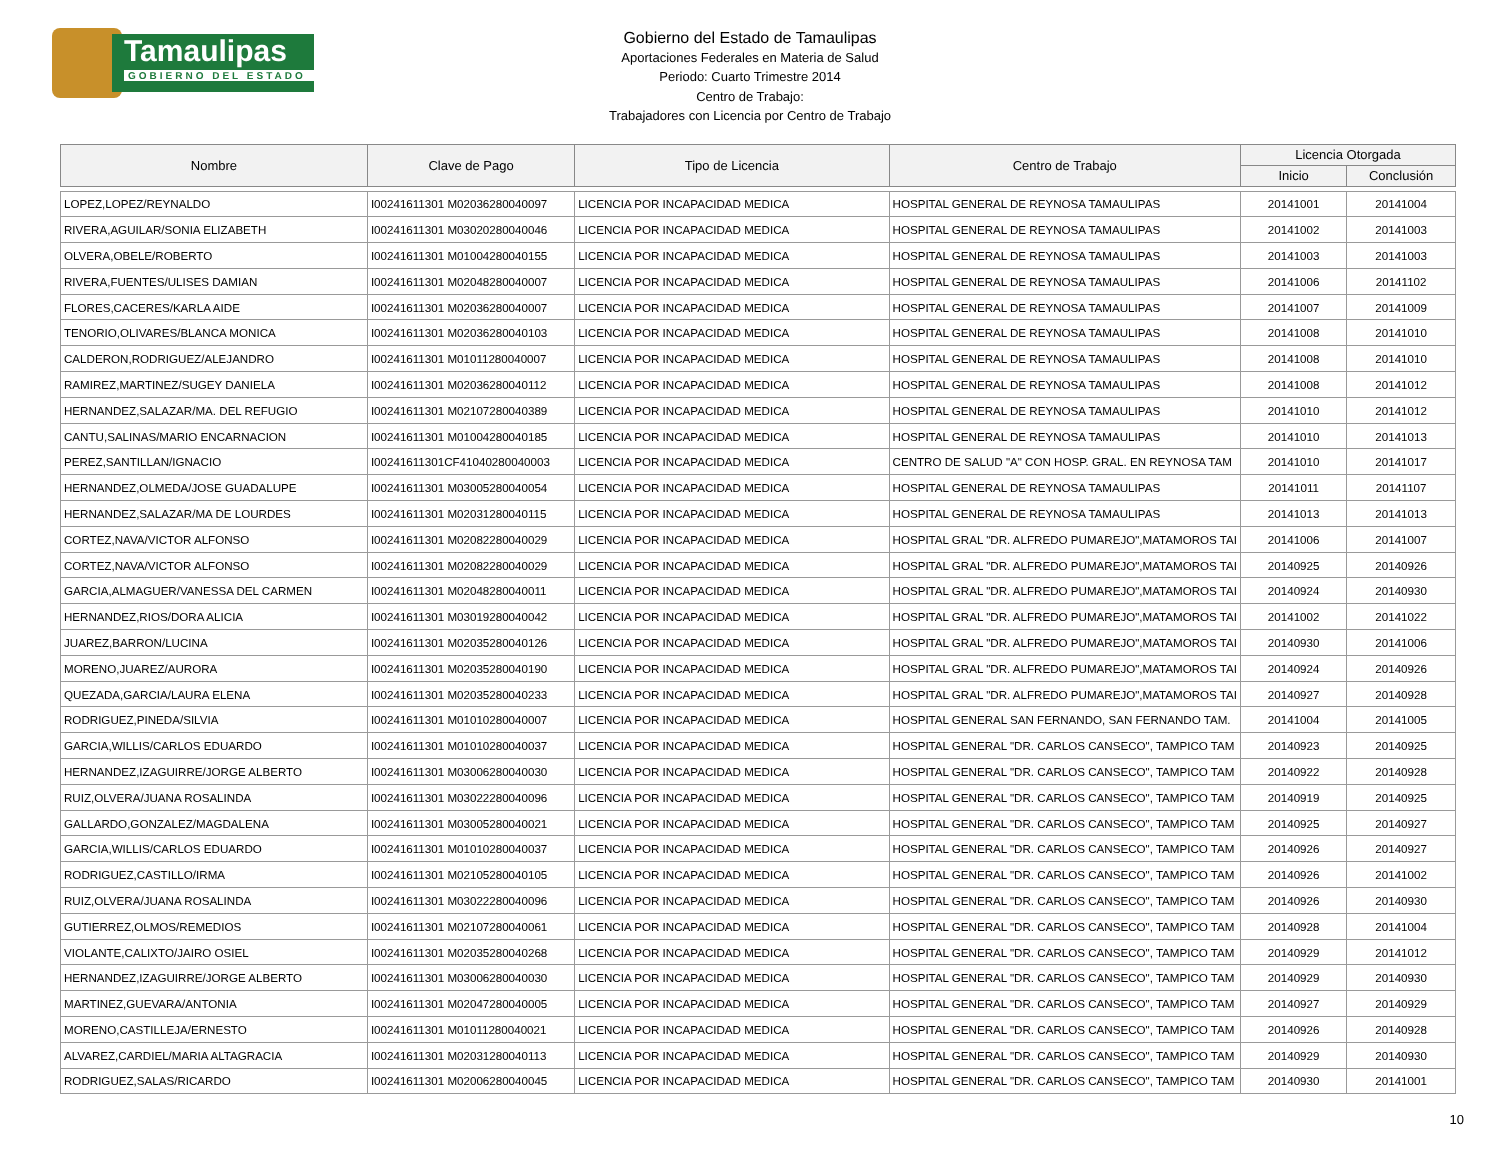Tamaulipas
GOBIERNO DEL ESTADO
Gobierno del Estado de Tamaulipas
Aportaciones Federales en Materia de Salud
Periodo: Cuarto Trimestre 2014
Centro de Trabajo:
Trabajadores con Licencia por Centro de Trabajo
| Nombre | Clave de Pago | Tipo de Licencia | Centro de Trabajo | Licencia Otorgada | |
| --- | --- | --- | --- | --- | --- |
| | | | | Inicio | Conclusión |
| LOPEZ,LOPEZ/REYNALDO | I00241611301 M02036280040097 | LICENCIA POR INCAPACIDAD MEDICA | HOSPITAL GENERAL DE REYNOSA TAMAULIPAS | 20141001 | 20141004 |
| RIVERA,AGUILAR/SONIA ELIZABETH | I00241611301 M03020280040046 | LICENCIA POR INCAPACIDAD MEDICA | HOSPITAL GENERAL DE REYNOSA TAMAULIPAS | 20141002 | 20141003 |
| OLVERA,OBELE/ROBERTO | I00241611301 M01004280040155 | LICENCIA POR INCAPACIDAD MEDICA | HOSPITAL GENERAL DE REYNOSA TAMAULIPAS | 20141003 | 20141003 |
| RIVERA,FUENTES/ULISES DAMIAN | I00241611301 M02048280040007 | LICENCIA POR INCAPACIDAD MEDICA | HOSPITAL GENERAL DE REYNOSA TAMAULIPAS | 20141006 | 20141102 |
| FLORES,CACERES/KARLA AIDE | I00241611301 M02036280040007 | LICENCIA POR INCAPACIDAD MEDICA | HOSPITAL GENERAL DE REYNOSA TAMAULIPAS | 20141007 | 20141009 |
| TENORIO,OLIVARES/BLANCA MONICA | I00241611301 M02036280040103 | LICENCIA POR INCAPACIDAD MEDICA | HOSPITAL GENERAL DE REYNOSA TAMAULIPAS | 20141008 | 20141010 |
| CALDERON,RODRIGUEZ/ALEJANDRO | I00241611301 M01011280040007 | LICENCIA POR INCAPACIDAD MEDICA | HOSPITAL GENERAL DE REYNOSA TAMAULIPAS | 20141008 | 20141010 |
| RAMIREZ,MARTINEZ/SUGEY DANIELA | I00241611301 M02036280040112 | LICENCIA POR INCAPACIDAD MEDICA | HOSPITAL GENERAL DE REYNOSA TAMAULIPAS | 20141008 | 20141012 |
| HERNANDEZ,SALAZAR/MA. DEL REFUGIO | I00241611301 M02107280040389 | LICENCIA POR INCAPACIDAD MEDICA | HOSPITAL GENERAL DE REYNOSA TAMAULIPAS | 20141010 | 20141012 |
| CANTU,SALINAS/MARIO ENCARNACION | I00241611301 M01004280040185 | LICENCIA POR INCAPACIDAD MEDICA | HOSPITAL GENERAL DE REYNOSA TAMAULIPAS | 20141010 | 20141013 |
| PEREZ,SANTILLAN/IGNACIO | I00241611301CF41040280040003 | LICENCIA POR INCAPACIDAD MEDICA | CENTRO DE SALUD "A" CON HOSP. GRAL. EN REYNOSA TAM | 20141010 | 20141017 |
| HERNANDEZ,OLMEDA/JOSE GUADALUPE | I00241611301 M03005280040054 | LICENCIA POR INCAPACIDAD MEDICA | HOSPITAL GENERAL DE REYNOSA TAMAULIPAS | 20141011 | 20141107 |
| HERNANDEZ,SALAZAR/MA DE LOURDES | I00241611301 M02031280040115 | LICENCIA POR INCAPACIDAD MEDICA | HOSPITAL GENERAL DE REYNOSA TAMAULIPAS | 20141013 | 20141013 |
| CORTEZ,NAVA/VICTOR ALFONSO | I00241611301 M02082280040029 | LICENCIA POR INCAPACIDAD MEDICA | HOSPITAL GRAL "DR. ALFREDO PUMAREJO",MATAMOROS TAI | 20141006 | 20141007 |
| CORTEZ,NAVA/VICTOR ALFONSO | I00241611301 M02082280040029 | LICENCIA POR INCAPACIDAD MEDICA | HOSPITAL GRAL "DR. ALFREDO PUMAREJO",MATAMOROS TAI | 20140925 | 20140926 |
| GARCIA,ALMAGUER/VANESSA DEL CARMEN | I00241611301 M02048280040011 | LICENCIA POR INCAPACIDAD MEDICA | HOSPITAL GRAL "DR. ALFREDO PUMAREJO",MATAMOROS TAI | 20140924 | 20140930 |
| HERNANDEZ,RIOS/DORA ALICIA | I00241611301 M03019280040042 | LICENCIA POR INCAPACIDAD MEDICA | HOSPITAL GRAL "DR. ALFREDO PUMAREJO",MATAMOROS TAI | 20141002 | 20141022 |
| JUAREZ,BARRON/LUCINA | I00241611301 M02035280040126 | LICENCIA POR INCAPACIDAD MEDICA | HOSPITAL GRAL "DR. ALFREDO PUMAREJO",MATAMOROS TAI | 20140930 | 20141006 |
| MORENO,JUAREZ/AURORA | I00241611301 M02035280040190 | LICENCIA POR INCAPACIDAD MEDICA | HOSPITAL GRAL "DR. ALFREDO PUMAREJO",MATAMOROS TAI | 20140924 | 20140926 |
| QUEZADA,GARCIA/LAURA ELENA | I00241611301 M02035280040233 | LICENCIA POR INCAPACIDAD MEDICA | HOSPITAL GRAL "DR. ALFREDO PUMAREJO",MATAMOROS TAI | 20140927 | 20140928 |
| RODRIGUEZ,PINEDA/SILVIA | I00241611301 M01010280040007 | LICENCIA POR INCAPACIDAD MEDICA | HOSPITAL GENERAL SAN FERNANDO, SAN FERNANDO TAM. | 20141004 | 20141005 |
| GARCIA,WILLIS/CARLOS EDUARDO | I00241611301 M01010280040037 | LICENCIA POR INCAPACIDAD MEDICA | HOSPITAL GENERAL "DR. CARLOS CANSECO", TAMPICO TAM | 20140923 | 20140925 |
| HERNANDEZ,IZAGUIRRE/JORGE ALBERTO | I00241611301 M03006280040030 | LICENCIA POR INCAPACIDAD MEDICA | HOSPITAL GENERAL "DR. CARLOS CANSECO", TAMPICO TAM | 20140922 | 20140928 |
| RUIZ,OLVERA/JUANA ROSALINDA | I00241611301 M03022280040096 | LICENCIA POR INCAPACIDAD MEDICA | HOSPITAL GENERAL "DR. CARLOS CANSECO", TAMPICO TAM | 20140919 | 20140925 |
| GALLARDO,GONZALEZ/MAGDALENA | I00241611301 M03005280040021 | LICENCIA POR INCAPACIDAD MEDICA | HOSPITAL GENERAL "DR. CARLOS CANSECO", TAMPICO TAM | 20140925 | 20140927 |
| GARCIA,WILLIS/CARLOS EDUARDO | I00241611301 M01010280040037 | LICENCIA POR INCAPACIDAD MEDICA | HOSPITAL GENERAL "DR. CARLOS CANSECO", TAMPICO TAM | 20140926 | 20140927 |
| RODRIGUEZ,CASTILLO/IRMA | I00241611301 M02105280040105 | LICENCIA POR INCAPACIDAD MEDICA | HOSPITAL GENERAL "DR. CARLOS CANSECO", TAMPICO TAM | 20140926 | 20141002 |
| RUIZ,OLVERA/JUANA ROSALINDA | I00241611301 M03022280040096 | LICENCIA POR INCAPACIDAD MEDICA | HOSPITAL GENERAL "DR. CARLOS CANSECO", TAMPICO TAM | 20140926 | 20140930 |
| GUTIERREZ,OLMOS/REMEDIOS | I00241611301 M02107280040061 | LICENCIA POR INCAPACIDAD MEDICA | HOSPITAL GENERAL "DR. CARLOS CANSECO", TAMPICO TAM | 20140928 | 20141004 |
| VIOLANTE,CALIXTO/JAIRO OSIEL | I00241611301 M02035280040268 | LICENCIA POR INCAPACIDAD MEDICA | HOSPITAL GENERAL "DR. CARLOS CANSECO", TAMPICO TAM | 20140929 | 20141012 |
| HERNANDEZ,IZAGUIRRE/JORGE ALBERTO | I00241611301 M03006280040030 | LICENCIA POR INCAPACIDAD MEDICA | HOSPITAL GENERAL "DR. CARLOS CANSECO", TAMPICO TAM | 20140929 | 20140930 |
| MARTINEZ,GUEVARA/ANTONIA | I00241611301 M02047280040005 | LICENCIA POR INCAPACIDAD MEDICA | HOSPITAL GENERAL "DR. CARLOS CANSECO", TAMPICO TAM | 20140927 | 20140929 |
| MORENO,CASTILLEJA/ERNESTO | I00241611301 M01011280040021 | LICENCIA POR INCAPACIDAD MEDICA | HOSPITAL GENERAL "DR. CARLOS CANSECO", TAMPICO TAM | 20140926 | 20140928 |
| ALVAREZ,CARDIEL/MARIA ALTAGRACIA | I00241611301 M02031280040113 | LICENCIA POR INCAPACIDAD MEDICA | HOSPITAL GENERAL "DR. CARLOS CANSECO", TAMPICO TAM | 20140929 | 20140930 |
| RODRIGUEZ,SALAS/RICARDO | I00241611301 M02006280040045 | LICENCIA POR INCAPACIDAD MEDICA | HOSPITAL GENERAL "DR. CARLOS CANSECO", TAMPICO TAM | 20140930 | 20141001 |
10